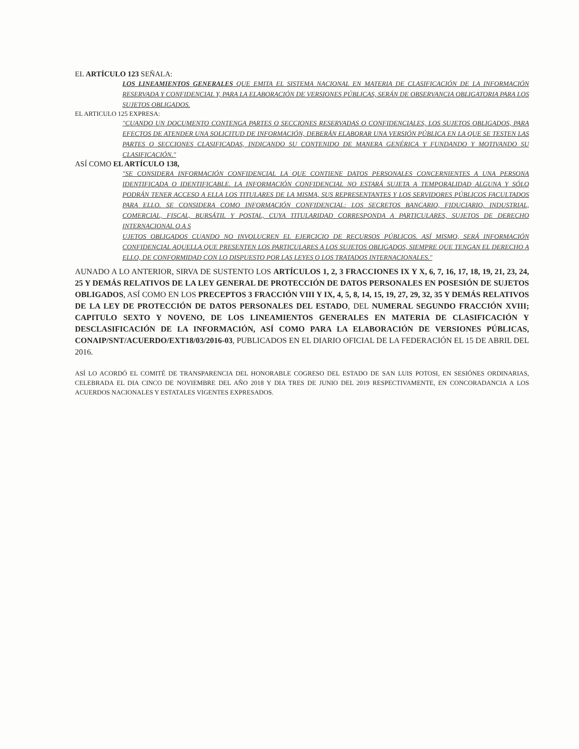EL ARTÍCULO 123 SEÑALA:
LOS LINEAMIENTOS GENERALES QUE EMITA EL SISTEMA NACIONAL EN MATERIA DE CLASIFICACIÓN DE LA INFORMACIÓN RESERVADA Y CONFIDENCIAL Y, PARA LA ELABORACIÓN DE VERSIONES PÚBLICAS, SERÁN DE OBSERVANCIA OBLIGATORIA PARA LOS SUJETOS OBLIGADOS.
EL ARTICULO 125 EXPRESA:
"CUANDO UN DOCUMENTO CONTENGA PARTES O SECCIONES RESERVADAS O CONFIDENCIALES, LOS SUJETOS OBLIGADOS, PARA EFECTOS DE ATENDER UNA SOLICITUD DE INFORMACIÓN, DEBERÁN ELABORAR UNA VERSIÓN PÚBLICA EN LA QUE SE TESTEN LAS PARTES O SECCIONES CLASIFICADAS, INDICANDO SU CONTENIDO DE MANERA GENÉRICA Y FUNDANDO Y MOTIVANDO SU CLASIFICACIÓN."
ASÍ COMO EL ARTÍCULO 138,
"SE CONSIDERA INFORMACIÓN CONFIDENCIAL LA QUE CONTIENE DATOS PERSONALES CONCERNIENTES A UNA PERSONA IDENTIFICADA O IDENTIFICABLE. LA INFORMACIÓN CONFIDENCIAL NO ESTARÁ SUJETA A TEMPORALIDAD ALGUNA Y SÓLO PODRÁN TENER ACCESO A ELLA LOS TITULARES DE LA MISMA, SUS REPRESENTANTES Y LOS SERVIDORES PÚBLICOS FACULTADOS PARA ELLO. SE CONSIDERA COMO INFORMACIÓN CONFIDENCIAL: LOS SECRETOS BANCARIO, FIDUCIARIO, INDUSTRIAL, COMERCIAL, FISCAL, BURSÁTIL Y POSTAL, CUYA TITULARIDAD CORRESPONDA A PARTICULARES, SUJETOS DE DERECHO INTERNACIONAL O A S
UJETOS OBLIGADOS CUANDO NO INVOLUCREN EL EJERCICIO DE RECURSOS PÚBLICOS. ASÍ MISMO, SERÁ INFORMACIÓN CONFIDENCIAL AQUELLA QUE PRESENTEN LOS PARTICULARES A LOS SUJETOS OBLIGADOS, SIEMPRE QUE TENGAN EL DERECHO A ELLO, DE CONFORMIDAD CON LO DISPUESTO POR LAS LEYES O LOS TRATADOS INTERNACIONALES."
AUNADO A LO ANTERIOR, SIRVA DE SUSTENTO LOS ARTÍCULOS 1, 2, 3 FRACCIONES IX Y X, 6, 7, 16, 17, 18, 19, 21, 23, 24, 25 Y DEMÁS RELATIVOS DE LA LEY GENERAL DE PROTECCIÓN DE DATOS PERSONALES EN POSESIÓN DE SUJETOS OBLIGADOS, ASÍ COMO EN LOS PRECEPTOS 3 FRACCIÓN VIII Y IX, 4, 5, 8, 14, 15, 19, 27, 29, 32, 35 Y DEMÁS RELATIVOS DE LA LEY DE PROTECCIÓN DE DATOS PERSONALES DEL ESTADO, DEL NUMERAL SEGUNDO FRACCIÓN XVIII; CAPITULO SEXTO Y NOVENO, DE LOS LINEAMIENTOS GENERALES EN MATERIA DE CLASIFICACIÓN Y DESCLASIFICACIÓN DE LA INFORMACIÓN, ASÍ COMO PARA LA ELABORACIÓN DE VERSIONES PÚBLICAS, CONAIP/SNT/ACUERDO/EXT18/03/2016-03, PUBLICADOS EN EL DIARIO OFICIAL DE LA FEDERACIÓN EL 15 DE ABRIL DEL 2016.
ASÍ LO ACORDÓ EL COMITÉ DE TRANSPARENCIA DEL HONORABLE COGRESO DEL ESTADO DE SAN LUIS POTOSI, EN SESIÓNES ORDINARIAS, CELEBRADA EL DIA CINCO DE NOVIEMBRE DEL AÑO 2018 Y DIA TRES DE JUNIO DEL 2019 RESPECTIVAMENTE, EN CONCORADANCIA A LOS ACUERDOS NACIONALES Y ESTATALES VIGENTES EXPRESADOS.